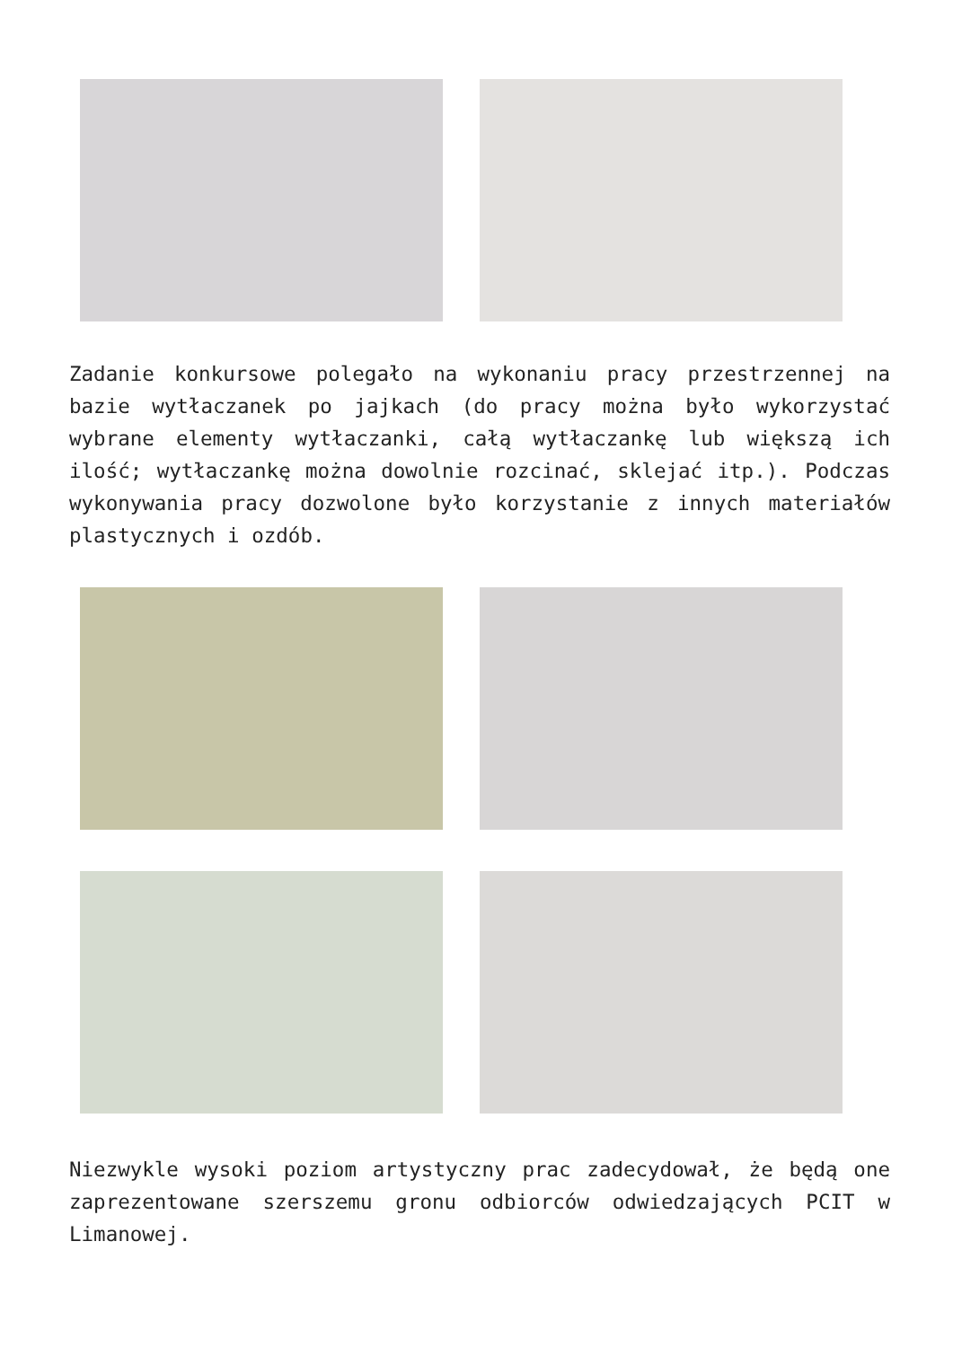Zadanie konkursowe polegało na wykonaniu pracy przestrzennej na bazie wytłaczanek po jajkach (do pracy można było wykorzystać wybrane elementy wytłaczanki, całą wytłaczankę lub większą ich ilość; wytłaczankę można dowolnie rozcinać, sklejać itp.). Podczas wykonywania pracy dozwolone było korzystanie z innych materiałów plastycznych i ozdób.
Niezwykle wysoki poziom artystyczny prac zadecydował, że będą one zaprezentowane szerszemu gronu odbiorców odwiedzających PCIT w Limanowej.